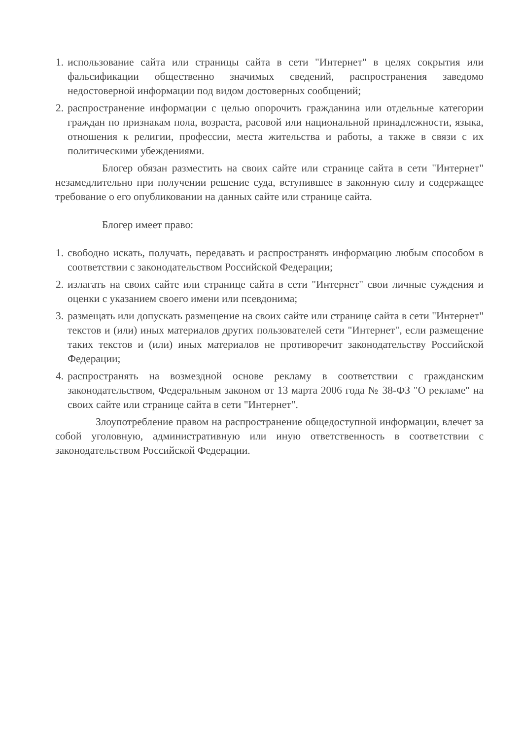1.
использование сайта или страницы сайта в сети "Интернет" в целях сокрытия или фальсификации общественно значимых сведений, распространения заведомо недостоверной информации под видом достоверных сообщений;
2.
распространение информации с целью опорочить гражданина или отдельные категории граждан по признакам пола, возраста, расовой или национальной принадлежности, языка, отношения к религии, профессии, места жительства и работы, а также в связи с их политическими убеждениями.
Блогер обязан разместить на своих сайте или странице сайта в сети "Интернет" незамедлительно при получении решение суда, вступившее в законную силу и содержащее требование о его опубликовании на данных сайте или странице сайта.
Блогер имеет право:
1.
свободно искать, получать, передавать и распространять информацию любым способом в соответствии с законодательством Российской Федерации;
2.
излагать на своих сайте или странице сайта в сети "Интернет" свои личные суждения и оценки с указанием своего имени или псевдонима;
3.
размещать или допускать размещение на своих сайте или странице сайта в сети "Интернет" текстов и (или) иных материалов других пользователей сети "Интернет", если размещение таких текстов и (или) иных материалов не противоречит законодательству Российской Федерации;
4.
распространять на возмездной основе рекламу в соответствии с гражданским законодательством, Федеральным законом от 13 марта 2006 года № 38-ФЗ "О рекламе" на своих сайте или странице сайта в сети "Интернет".
Злоупотребление правом на распространение общедоступной информации, влечет за собой уголовную, административную или иную ответственность в соответствии с законодательством Российской Федерации.